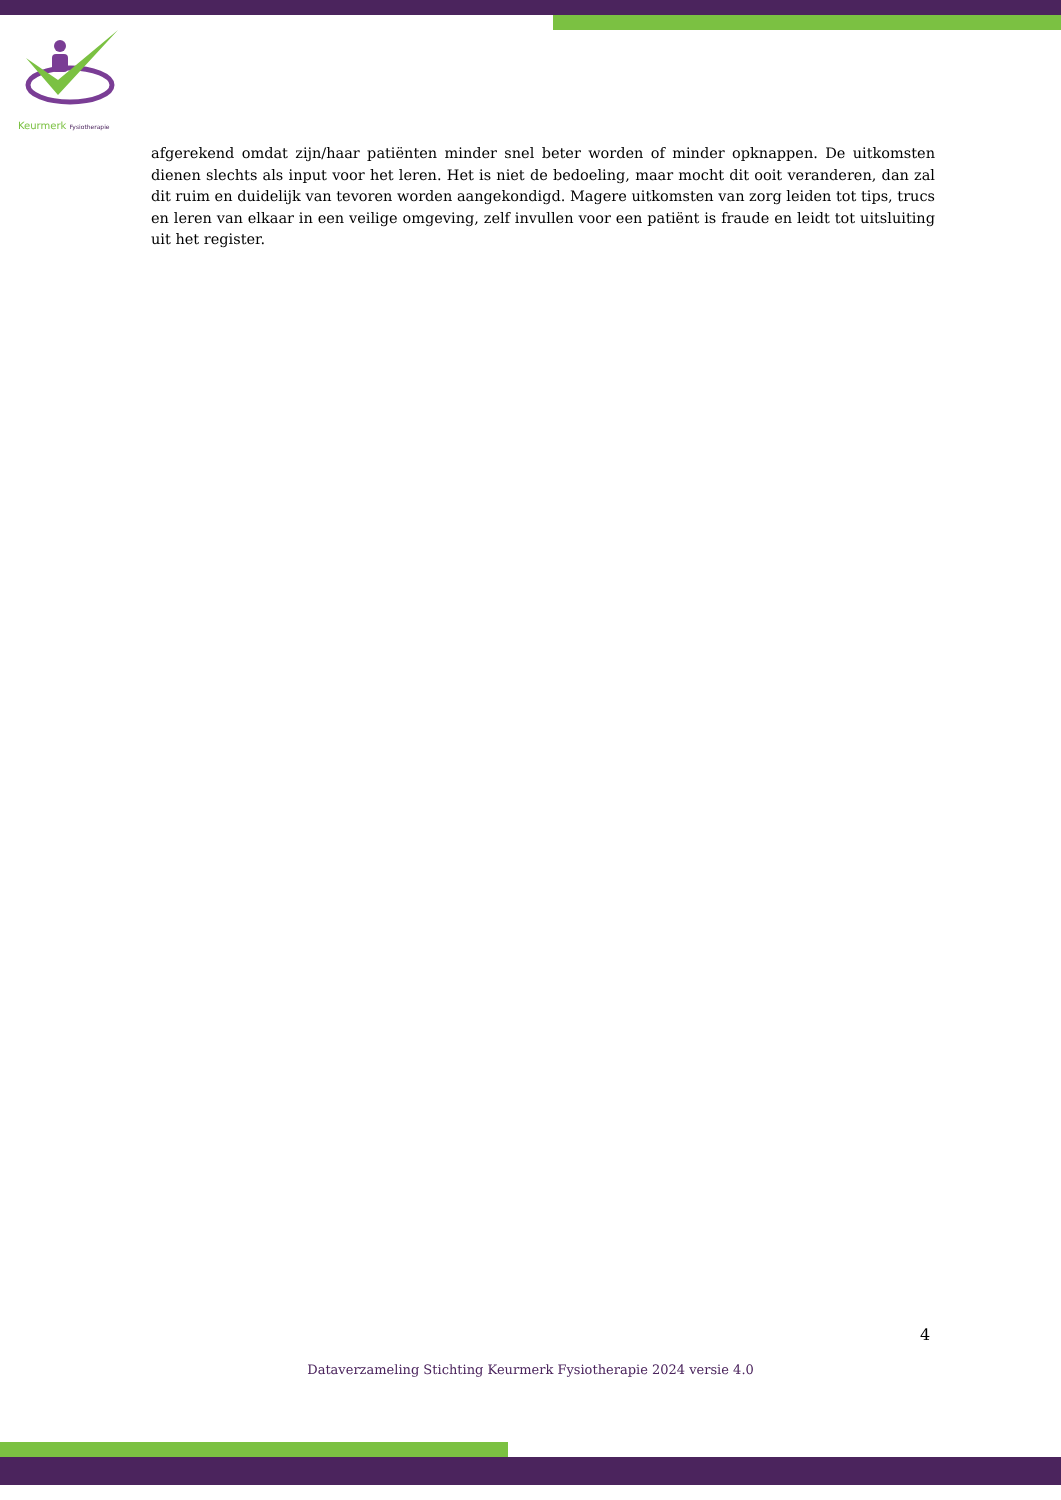Keurmerk Fysiotherapie
afgerekend omdat zijn/haar patiënten minder snel beter worden of minder opknappen. De uitkomsten dienen slechts als input voor het leren. Het is niet de bedoeling, maar mocht dit ooit veranderen, dan zal dit ruim en duidelijk van tevoren worden aangekondigd. Magere uitkomsten van zorg leiden tot tips, trucs en leren van elkaar in een veilige omgeving, zelf invullen voor een patiënt is fraude en leidt tot uitsluiting uit het register.
4
Dataverzameling Stichting Keurmerk Fysiotherapie 2024 versie 4.0